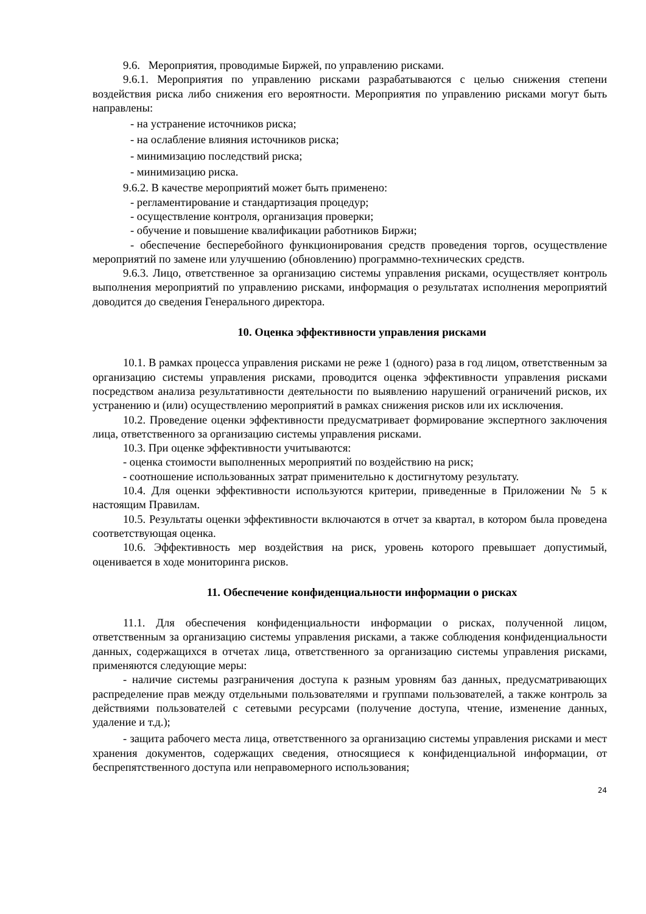9.6. Мероприятия, проводимые Биржей, по управлению рисками.
9.6.1. Мероприятия по управлению рисками разрабатываются с целью снижения степени воздействия риска либо снижения его вероятности. Мероприятия по управлению рисками могут быть направлены:
- на устранение источников риска;
- на ослабление влияния источников риска;
- минимизацию последствий риска;
- минимизацию риска.
9.6.2. В качестве мероприятий может быть применено:
- регламентирование и стандартизация процедур;
- осуществление контроля, организация проверки;
- обучение и повышение квалификации работников Биржи;
- обеспечение бесперебойного функционирования средств проведения торгов, осуществление мероприятий по замене или улучшению (обновлению) программно-технических средств.
9.6.3. Лицо, ответственное за организацию системы управления рисками, осуществляет контроль выполнения мероприятий по управлению рисками, информация о результатах исполнения мероприятий доводится до сведения Генерального директора.
10. Оценка эффективности управления рисками
10.1. В рамках процесса управления рисками не реже 1 (одного) раза в год лицом, ответственным за организацию системы управления рисками, проводится оценка эффективности управления рисками посредством анализа результативности деятельности по выявлению нарушений ограничений рисков, их устранению и (или) осуществлению мероприятий в рамках снижения рисков или их исключения.
10.2. Проведение оценки эффективности предусматривает формирование экспертного заключения лица, ответственного за организацию системы управления рисками.
10.3. При оценке эффективности учитываются:
- оценка стоимости выполненных мероприятий по воздействию на риск;
- соотношение использованных затрат применительно к достигнутому результату.
10.4. Для оценки эффективности используются критерии, приведенные в Приложении № 5 к настоящим Правилам.
10.5. Результаты оценки эффективности включаются в отчет за квартал, в котором была проведена соответствующая оценка.
10.6. Эффективность мер воздействия на риск, уровень которого превышает допустимый, оценивается в ходе мониторинга рисков.
11. Обеспечение конфиденциальности информации о рисках
11.1. Для обеспечения конфиденциальности информации о рисках, полученной лицом, ответственным за организацию системы управления рисками, а также соблюдения конфиденциальности данных, содержащихся в отчетах лица, ответственного за организацию системы управления рисками, применяются следующие меры:
- наличие системы разграничения доступа к разным уровням баз данных, предусматривающих распределение прав между отдельными пользователями и группами пользователей, а также контроль за действиями пользователей с сетевыми ресурсами (получение доступа, чтение, изменение данных, удаление и т.д.);
- защита рабочего места лица, ответственного за организацию системы управления рисками и мест хранения документов, содержащих сведения, относящиеся к конфиденциальной информации, от беспрепятственного доступа или неправомерного использования;
24